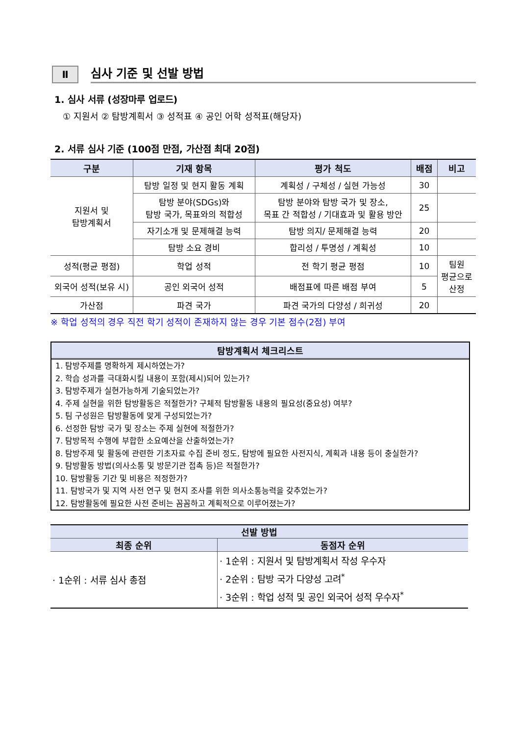Ⅱ
심사 기준 및 선발 방법
1. 심사 서류 (성장마루 업로드)
① 지원서 ② 탐방계획서 ③ 성적표 ④ 공인 어학 성적표(해당자)
2. 서류 심사 기준 (100점 만점, 가산점 최대 20점)
| 구분 | 기재 항목 | 평가 척도 | 배점 | 비고 |
| --- | --- | --- | --- | --- |
| 지원서 및 탐방계획서 | 탐방 일정 및 현지 활동 계획 | 계획성 / 구체성 / 실현 가능성 | 30 | |
| | 탐방 분야(SDGs)와 탐방 국가, 목표와의 적합성 | 탐방 분야와 탐방 국가 및 장소, 목표 간 적합성 / 기대효과 및 활용 방안 | 25 | |
| | 자기소개 및 문제해결 능력 | 탐방 의지/ 문제해결 능력 | 20 | |
| | 탐방 소요 경비 | 합리성 / 투명성 / 계획성 | 10 | |
| 성적(평균 평점) | 학업 성적 | 전 학기 평균 평점 | 10 | 팀원 평균으로 산정 |
| 외국어 성적(보유 시) | 공인 외국어 성적 | 배점표에 따른 배점 부여 | 5 | |
| 가산점 | 파견 국가 | 파견 국가의 다양성 / 희귀성 | 20 | |
※ 학업 성적의 경우 직전 학기 성적이 존재하지 않는 경우 기본 점수(2점) 부여
탐방계획서 체크리스트
1. 탐방주제를 명확하게 제시하였는가?
2. 학습 성과를 극대화시킬 내용이 포함(제시)되어 있는가?
3. 탐방주제가 실현가능하게 기술되었는가?
4. 주제 실현을 위한 탐방활동은 적절한가? 구체적 탐방활동 내용의 필요성(중요성) 여부?
5. 팀 구성원은 탐방활동에 맞게 구성되었는가?
6. 선정한 탐방 국가 및 장소는 주제 실현에 적절한가?
7. 탐방목적 수행에 부합한 소요예산을 산출하였는가?
8. 탐방주제 및 활동에 관련한 기초자료 수집 준비 정도, 탐방에 필요한 사전지식, 계획과 내용 등이 충실한가?
9. 탐방활동 방법(의사소통 및 방문기관 접촉 등)은 적절한가?
10. 탐방활동 기간 및 비용은 적정한가?
11. 탐방국가 및 지역 사전 연구 및 현지 조사를 위한 의사소통능력을 갖추었는가?
12. 탐방활동에 필요한 사전 준비는 꼼꼼하고 계획적으로 이루어졌는가?
| 선발 방법 | |
| --- | --- |
| 최종 순위 | 동점자 순위 |
| · 1순위 : 서류 심사 총점 | · 1순위 : 지원서 및 탐방계획서 작성 우수자 · 2순위 : 탐방 국가 다양성 고려<sup>*</sup> · 3순위 : 학업 성적 및 공인 외국어 성적 우수자<sup>*</sup> |